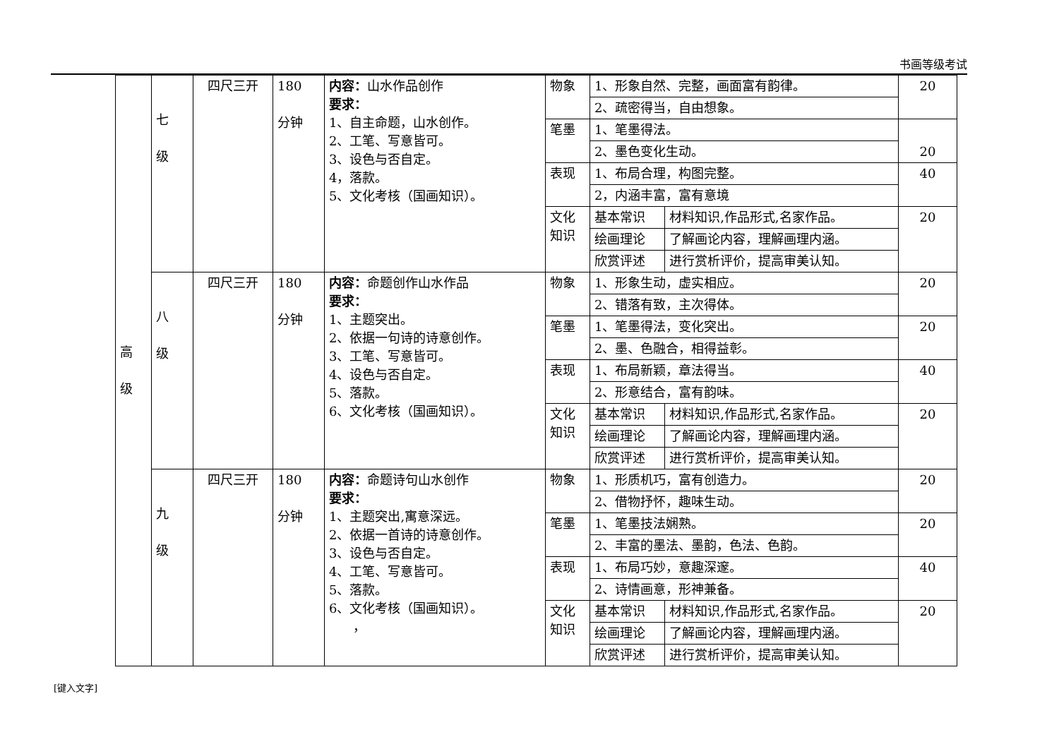书画等级考试
| 高 级 | 七 级 | 四尺三开 | 180 分钟 | 内容： 山水作品创作 要求： 1、自主命题，山水创作。 2、工笔、写意皆可。 3、设色与否自定。 4，落款。 5、文化考核（国画知识）。 | 物象 | 1、形象自然、完整，画面富有韵律。 | | 20 |
| | | | | | | 2、疏密得当，自由想象。 | | |
| | | | | | 笔墨 | 1、笔墨得法。 | | 20 |
| | | | | | | 2、墨色变化生动。 | | |
| | | | | | 表现 | 1、布局合理，构图完整。 | | 40 |
| | | | | | | 2，内涵丰富，富有意境 | | |
| | | | | | 文化知识 | 基本常识 | 材料知识,作品形式,名家作品。 | 20 |
| | | | | | | 绘画理论 | 了解画论内容，理解画理内涵。 | |
| | | | | | | 欣赏评述 | 进行赏析评价，提高审美认知。 | |
| | 八 级 | 四尺三开 | 180 分钟 | 内容： 命题创作山水作品 要求： 1、主题突出。 2、依据一句诗的诗意创作。 3、工笔、写意皆可。 4、设色与否自定。 5、落款。 6、文化考核（国画知识）。 | 物象 | 1、形象生动，虚实相应。 | | 20 |
| | | | | | | 2、错落有致，主次得体。 | | |
| | | | | | 笔墨 | 1、笔墨得法，变化突出。 | | 20 |
| | | | | | | 2、墨、色融合，相得益彰。 | | |
| | | | | | 表现 | 1、布局新颖，章法得当。 | | 40 |
| | | | | | | 2、形意结合，富有韵味。 | | |
| | | | | | 文化知识 | 基本常识 | 材料知识,作品形式,名家作品。 | 20 |
| | | | | | | 绘画理论 | 了解画论内容，理解画理内涵。 | |
| | | | | | | 欣赏评述 | 进行赏析评价，提高审美认知。 | |
| | 九 级 | 四尺三开 | 180 分钟 | 内容： 命题诗句山水创作 要求： 1、主题突出,寓意深远。 2、依据一首诗的诗意创作。 3、设色与否自定。 4、工笔、写意皆可。 5、落款。 6、文化考核（国画知识）。 ， | 物象 | 1、形质机巧，富有创造力。 | | 20 |
| | | | | | | 2、借物抒怀，趣味生动。 | | |
| | | | | | 笔墨 | 1、笔墨技法娴熟。 | | 20 |
| | | | | | | 2、丰富的墨法、墨韵，色法、色韵。 | | |
| | | | | | 表现 | 1、布局巧妙，意趣深邃。 | | 40 |
| | | | | | | 2、诗情画意，形神兼备。 | | |
| | | | | | 文化知识 | 基本常识 | 材料知识,作品形式,名家作品。 | 20 |
| | | | | | | 绘画理论 | 了解画论内容，理解画理内涵。 | |
| | | | | | | 欣赏评述 | 进行赏析评价，提高审美认知。 | |
[键入文字]